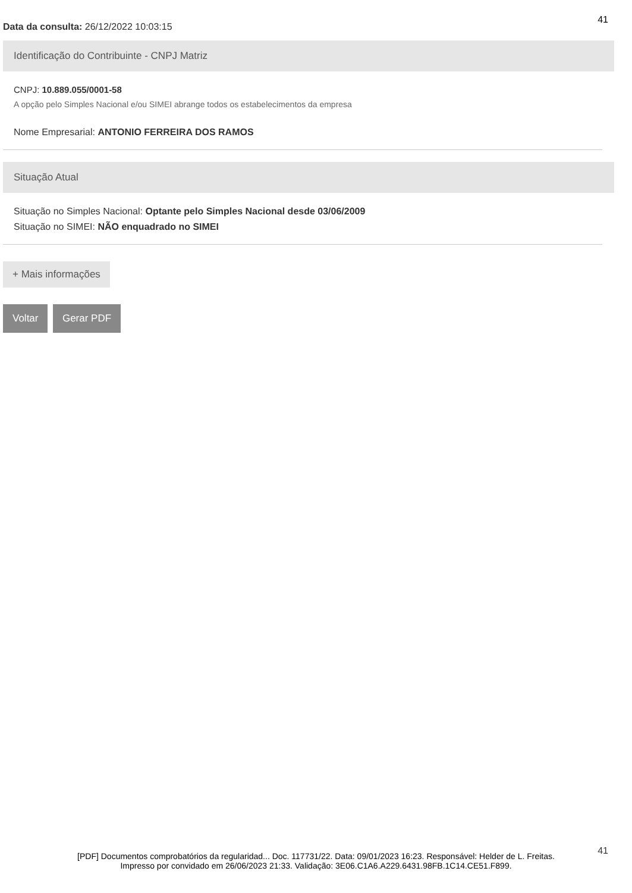41
Data da consulta: 26/12/2022 10:03:15
Identificação do Contribuinte - CNPJ Matriz
CNPJ: 10.889.055/0001-58
A opção pelo Simples Nacional e/ou SIMEI abrange todos os estabelecimentos da empresa
Nome Empresarial: ANTONIO FERREIRA DOS RAMOS
Situação Atual
Situação no Simples Nacional: Optante pelo Simples Nacional desde 03/06/2009
Situação no SIMEI: NÃO enquadrado no SIMEI
+ Mais informações
Voltar Gerar PDF
41
[PDF] Documentos comprobatórios da regularidad... Doc. 117731/22. Data: 09/01/2023 16:23. Responsável: Helder de L. Freitas.
Impresso por convidado em 26/06/2023 21:33. Validação: 3E06.C1A6.A229.6431.98FB.1C14.CE51.F899.